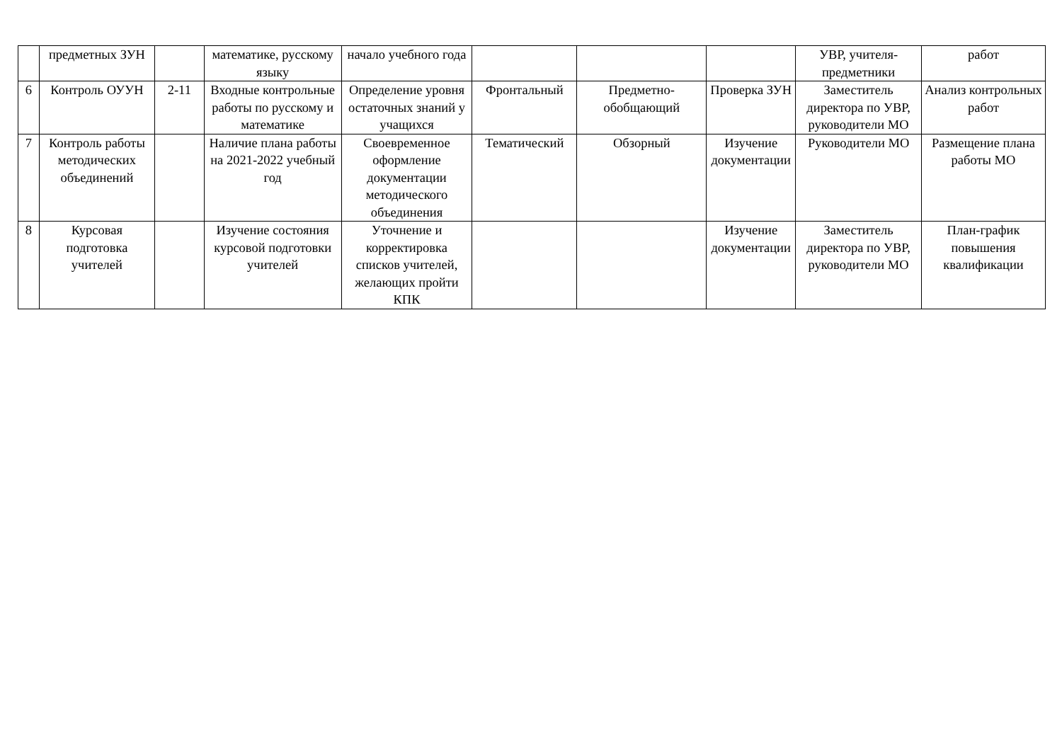| | предметных ЗУН | | математике, русскому языку | начало учебного года | | | | УВР, учителя-предметники | работ |
| 6 | Контроль ОУУН | 2-11 | Входные контрольные работы по русскому и математике | Определение уровня остаточных знаний у учащихся | Фронтальный | Предметно-обобщающий | Проверка ЗУН | Заместитель директора по УВР, руководители МО | Анализ контрольных работ |
| 7 | Контроль работы методических объединений | | Наличие плана работы на 2021-2022 учебный год | Своевременное оформление документации методического объединения | Тематический | Обзорный | Изучение документации | Руководители МО | Размещение плана работы МО |
| 8 | Курсовая подготовка учителей | | Изучение состояния курсовой подготовки учителей | Уточнение и корректировка списков учителей, желающих пройти КПК | | | Изучение документации | Заместитель директора по УВР, руководители МО | План-график повышения квалификации |